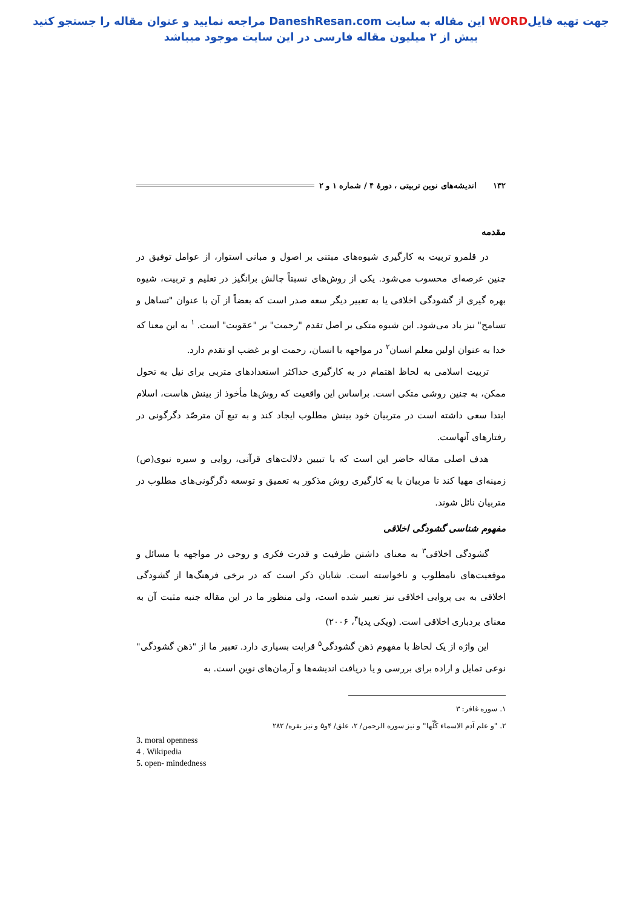جهت تهیه فایلWORD این مقاله به سایت DaneshResan.com مراجعه نمایید و عنوان مقاله را جستجو کنید
بیش از ۲ میلیون مقاله فارسی در این سایت موجود میباشد
۱۳۲ اندیشه‌های نوین تربیتی ، دورۀ ۴ / شماره ۱ و ۲
مقدمه
در قلمرو تربیت به کارگیری شیوه‌های مبتنی بر اصول و مبانی استوار، از عوامل توفیق در چنین عرصه‌ای محسوب می‌شود. یکی از روش‌های نسبتاً چالش برانگیز در تعلیم و تربیت، شیوه بهره گیری از گشودگی اخلاقی یا به تعبیر دیگر سعه صدر است که بعضاً از آن با عنوان "تساهل و تسامح" نیز یاد می‌شود. این شیوه متکی بر اصل تقدم "رحمت" بر "عقوبت" است. <sup>۱</sup> به این معنا که خدا به عنوان اولین معلم انسان<sup>۲</sup> در مواجهه با انسان، رحمت او بر غضب او تقدم دارد.
تربیت اسلامی به لحاظ اهتمام در به کارگیری حداکثر استعدادهای متربی برای نیل به تحول ممکن، به چنین روشی متکی است. براساس این واقعیت که روش‌ها مأخوذ از بینش هاست، اسلام ابتدا سعی داشته است در متربیان خود بینش مطلوب ایجاد کند و به تبع آن مترصّد دگرگونی در رفتارهای آنهاست.
هدف اصلی مقاله حاضر این است که با تبیین دلالت‌های قرآنی، روایی و سیره نبوی(ص) زمینه‌ای مهیا کند تا مربیان با به کارگیری روش مذکور به تعمیق و توسعه دگرگونی‌های مطلوب در متربیان نائل شوند.
مفهوم شناسی گشودگی اخلاقی
گشودگی اخلاقی<sup>۳</sup> به معنای داشتن ظرفیت و قدرت فکری و روحی در مواجهه با مسائل و موقعیت‌های نامطلوب و ناخواسته است. شایان ذکر است که در برخی فرهنگ‌ها از گشودگی اخلاقی به بی پروایی اخلاقی نیز تعبیر شده است، ولی منظور ما در این مقاله جنبه مثبت آن به معنای بردباری اخلاقی است. (ویکی پدیا<sup>۴</sup>، ۲۰۰۶)
این واژه از یک لحاظ با مفهوم ذهن گشودگی<sup>۵</sup> قرابت بسیاری دارد. تعبیر ما از "ذهن گشودگی" نوعی تمایل و اراده برای بررسی و یا دریافت اندیشه‌ها و آرمان‌های نوین است. به
۱. سوره غافر: ۳
۲. "و علم آدم الاسماء کُلّها" و نیز سوره الرحمن/ ۲، علق/ ۴و۵ و نیز بقره/ ۲۸۲
3. moral openness
4 . Wikipedia
5. open- mindedness